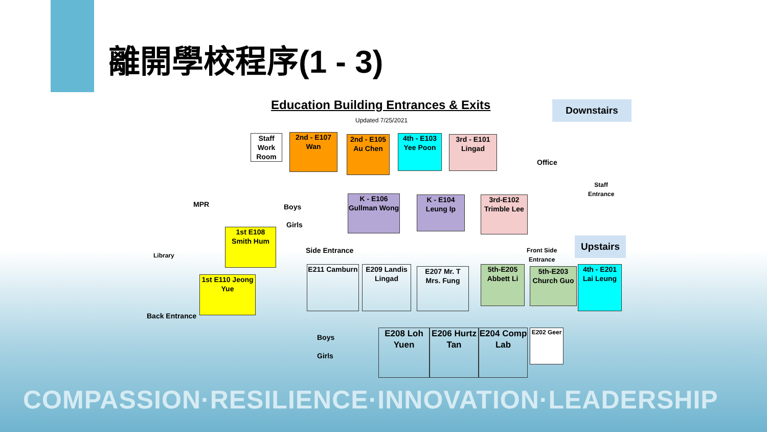離開學校程序(1 - 3)
Education Building Entrances & Exits
Updated 7/25/2021
Downstairs
Staff Work Room
2nd - E107 Wan
2nd - E105 Au Chen
4th - E103 Yee Poon
3rd - E101 Lingad
Office
Staff
Entrance
MPR Boys
Girls
K - E106 Gullman Wong
K - E104 Leung Ip
3rd-E102 Trimble Lee
Side Entrance
Front Side
Entrance
Upstairs
Library
1st E108 Smith Hum
1st E110 Jeong Yue
Back Entrance
E211 Camburn
E209 Landis Lingad
E207 Mr. T Mrs. Fung
5th-E205 Abbett Li
5th-E203 Church Guo
4th - E201 Lai Leung
Boys
Girls
E208 Loh Yuen
E206 Hurtz Tan
E204 Comp Lab
E202 Geer
COMPASSION·RESILIENCE·INNOVATION·LEADERSHIP